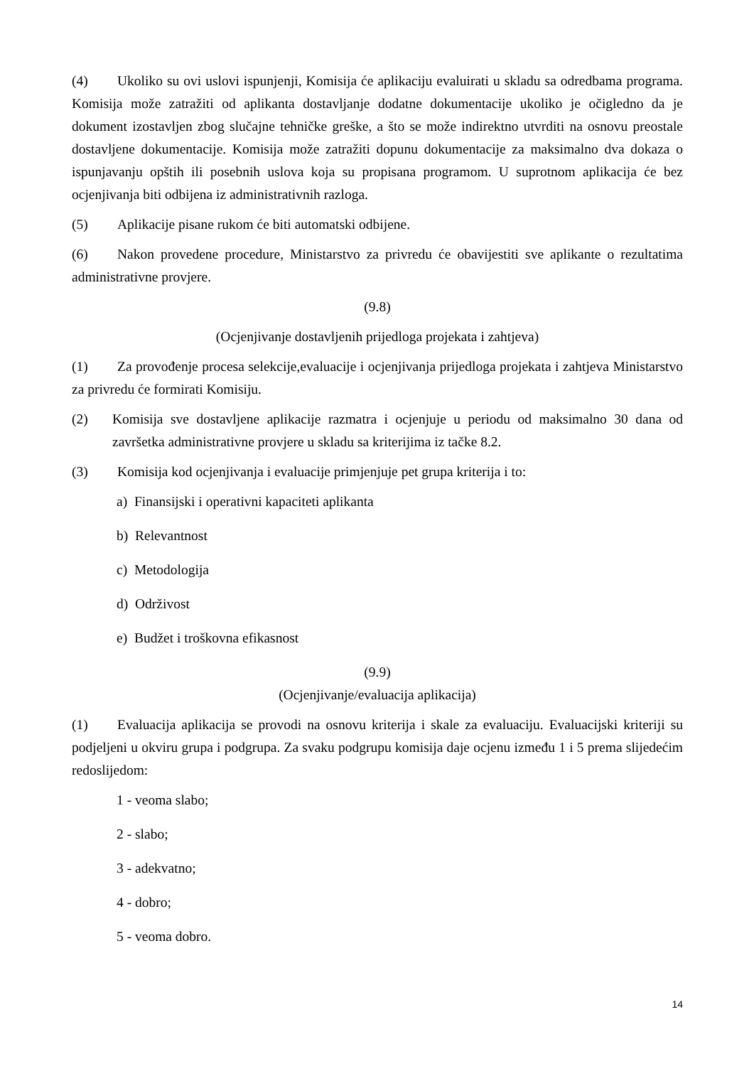(4) Ukoliko su ovi uslovi ispunjenji, Komisija će aplikaciju evaluirati u skladu sa odredbama programa. Komisija može zatražiti od aplikanta dostavljanje dodatne dokumentacije ukoliko je očigledno da je dokument izostavljen zbog slučajne tehničke greške, a što se može indirektno utvrditi na osnovu preostale dostavljene dokumentacije. Komisija može zatražiti dopunu dokumentacije za maksimalno dva dokaza o ispunjavanju opštih ili posebnih uslova koja su propisana programom. U suprotnom aplikacija će bez ocjenjivanja biti odbijena iz administrativnih razloga.
(5) Aplikacije pisane rukom će biti automatski odbijene.
(6) Nakon provedene procedure, Ministarstvo za privredu će obavijestiti sve aplikante o rezultatima administrativne provjere.
(9.8)
(Ocjenjivanje dostavljenih prijedloga projekata i zahtjeva)
(1) Za provođenje procesa selekcije,evaluacije i ocjenjivanja prijedloga projekata i zahtjeva Ministarstvo za privredu će formirati Komisiju.
(2) Komisija sve dostavljene aplikacije razmatra i ocjenjuje u periodu od maksimalno 30 dana od završetka administrativne provjere u skladu sa kriterijima iz tačke 8.2.
(3) Komisija kod ocjenjivanja i evaluacije primjenjuje pet grupa kriterija i to:
a) Finansijski i operativni kapaciteti aplikanta
b) Relevantnost
c) Metodologija
d) Održivost
e) Budžet i troškovna efikasnost
(9.9)
(Ocjenjivanje/evaluacija aplikacija)
(1) Evaluacija aplikacija se provodi na osnovu kriterija i skale za evaluaciju. Evaluacijski kriteriji su podjeljeni u okviru grupa i podgrupa. Za svaku podgrupu komisija daje ocjenu između 1 i 5 prema slijedećim redoslijedom:
1 - veoma slabo;
2 - slabo;
3 - adekvatno;
4 - dobro;
5 - veoma dobro.
14